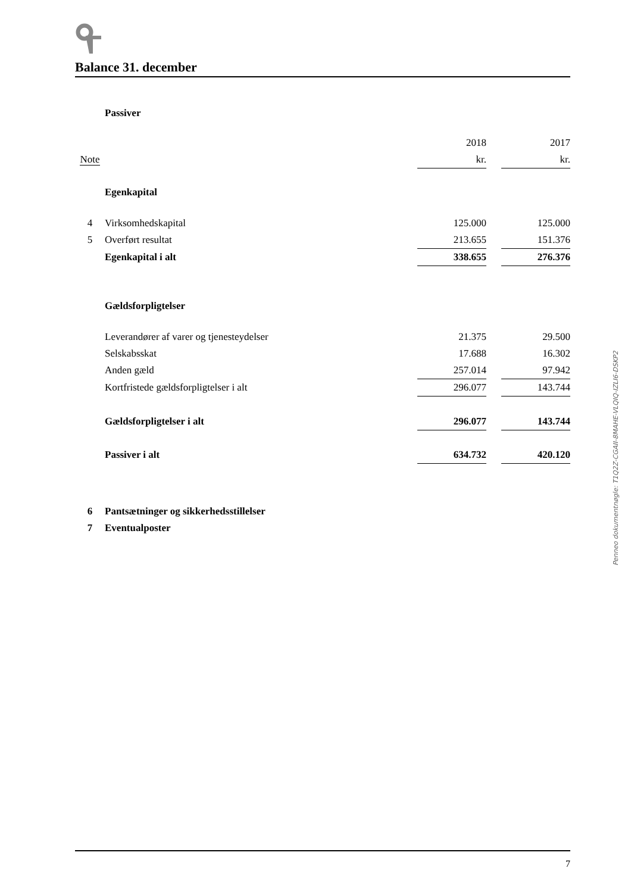Balance 31. december
| | Passiver | | | |
| | | 2018 | | 2017 |
| Note | | kr. | | kr. |
| | Egenkapital | | | |
| 4 | Virksomhedskapital | 125.000 | | 125.000 |
| 5 | Overført resultat | 213.655 | | 151.376 |
| | Egenkapital i alt | 338.655 | | 276.376 |
| | Gældsforpligtelser | | | |
| | Leverandører af varer og tjenesteydelser | 21.375 | | 29.500 |
| | Selskabsskat | 17.688 | | 16.302 |
| | Anden gæld | 257.014 | | 97.942 |
| | Kortfristede gældsforpligtelser i alt | 296.077 | | 143.744 |
| | Gældsforpligtelser i alt | 296.077 | | 143.744 |
| | Passiver i alt | 634.732 | | 420.120 |
| 6 | Pantsætninger og sikkerhedsstillelser | | | |
| 7 | Eventualposter | | | |
Penneo dokumentnøgle: T1Q2Z-CGAII-8MAHE-VLQIQ-IZLI6-DSKP2
7